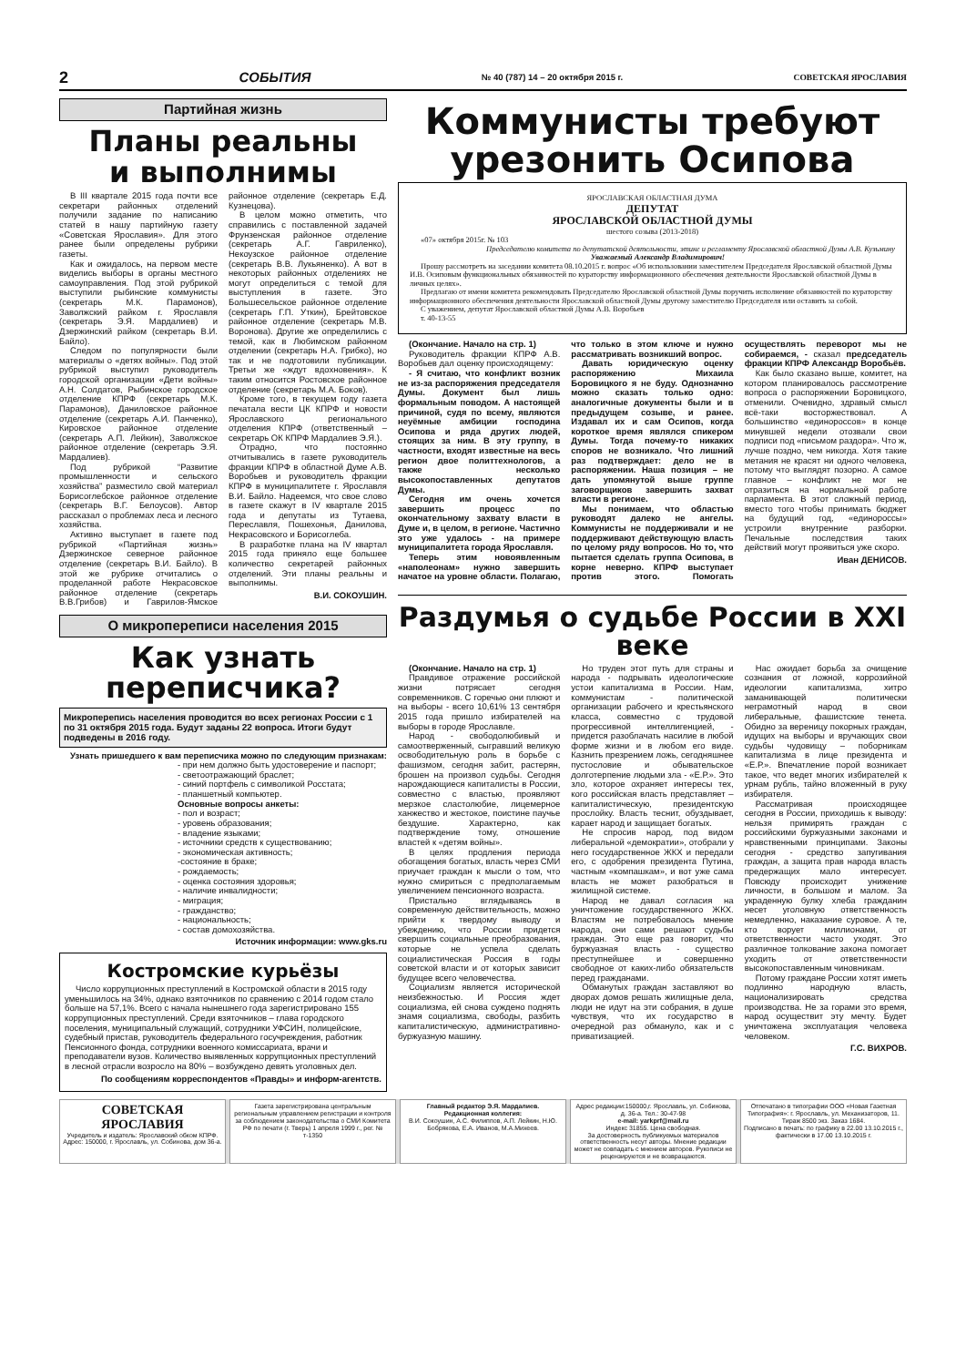2 СОБЫТИЯ № 40 (787) 14 – 20 октября 2015 г. СОВЕТСКАЯ ЯРОСЛАВИЯ
Партийная жизнь
Планы реальны
и выполнимы
В III квартале 2015 года почти все секретари районных отделений получили задание по написанию статей в нашу партийную газету «Советская Ярославия». Для этого ранее были определены рубрики газеты.
Как и ожидалось, на первом месте виделись выборы в органы местного самоуправления. Под этой рубрикой выступили рыбинские коммунисты (секретарь М.К. Парамонов), Заволжский райком г. Ярославля (секретарь Э.Я. Мардалиев) и Дзержинский райком (секретарь В.И. Байло).
Следом по популярности были материалы о «детях войны». Под этой рубрикой выступил руководитель городской организации «Дети войны» А.Н. Солдатов, Рыбинское городское отделение КПРФ (секретарь М.К. Парамонов), Даниловское районное отделение (секретарь А.И. Панченко), Кировское районное отделение (секретарь А.П. Лейкин), Заволжское районное отделение (секретарь Э.Я. Мардалиев).
Под рубрикой “Развитие промышленности и сельского хозяйства” разместило свой материал Борисоглебское районное отделение (секретарь В.Г. Белоусов). Автор рассказал о проблемах леса и лесного хозяйства.
Активно выступает в газете под рубрикой «Партийная жизнь» Дзержинское северное районное отделение (секретарь В.И. Байло). В этой же рубрике отчитались о проделанной работе Некрасовское районное отделение (секретарь В.В.Грибов) и Гаврилов-Ямское районное отделение (секретарь Е.Д. Кузнецова).
В целом можно отметить, что справились с поставленной задачей Фрунзенская районное отделение (секретарь А.Г. Гавриленко), Некоузское районное отделение (секретарь В.В. Лукьяненко). А вот в некоторых районных отделениях не могут определиться с темой для выступления в газете. Это Большесельское районное отделение (секретарь Г.П. Уткин), Брейтовское районное отделение (секретарь М.В. Воронова). Другие же определились с темой, как в Любимском районном отделении (секретарь Н.А. Грибко), но так и не подготовили публикации. Третьи же «ждут вдохновения». К таким относится Ростовское районное отделение (секретарь М.А. Боков).
Кроме того, в текущем году газета печатала вести ЦК КПРФ и новости Ярославского регионального отделения КПРФ (ответственный – секретарь ОК КПРФ Мардалиев Э.Я.).
Отрадно, что постоянно отчитывались в газете руководитель фракции КПРФ в областной Думе А.В. Воробьев и руководитель фракции КПРФ в муниципалитете г. Ярославля В.И. Байло. Надеемся, что свое слово в газете скажут в IV квартале 2015 года и депутаты из Тутаева, Переславля, Пошехонья, Данилова, Некрасовского и Борисоглеба.
В разработке плана на IV квартал 2015 года приняло еще большее количество секретарей районных отделений. Эти планы реальны и выполнимы.
В.И. СОКОУШИН.
О микропереписи населения 2015
Как узнать переписчика?
Микроперепись населения проводится во всех регионах России с 1 по 31 октября 2015 года. Будут заданы 22 вопроса. Итоги будут подведены в 2016 году.
Узнать пришедшего к вам переписчика можно по следующим признакам:
- при нем должно быть удостоверение и паспорт;
- светоотражающий браслет;
- синий портфель с символикой Росстата;
- планшетный компьютер.
Основные вопросы анкеты:
- пол и возраст;
- уровень образования;
- владение языками;
- источники средств к существованию;
- экономическая активность;
-состояние в браке;
- рождаемость;
- оценка состояния здоровья;
- наличие инвалидности;
- миграция;
- гражданство;
- национальность;
- состав домохозяйства.
Источник информации: www.gks.ru
Костромские курьёзы
Число коррупционных преступлений в Костромской области в 2015 году уменьшилось на 34%, однако взяточников по сравнению с 2014 годом стало больше на 57,1%. Всего с начала нынешнего года зарегистрировано 155 коррупционных преступлений. Среди взяточников – глава городского поселения, муниципальный служащий, сотрудники УФСИН, полицейские, судебный пристав, руководитель федерального госучреждения, работник Пенсионного фонда, сотрудники военного комиссариата, врачи и преподаватели вузов. Количество выявленных коррупционных преступлений в лесной отрасли возросло на 80% – возбуждено девять уголовных дел.
По сообщениям корреспондентов «Правды» и информ-агентств.
Коммунисты требуют урезонить Осипова
ЯРОСЛАВСКАЯ ОБЛАСТНАЯ ДУМА
ДЕПУТАТ
ЯРОСЛАВСКОЙ ОБЛАСТНОЙ ДУМЫ
шестого созыва (2013-2018)
«07» октября 2015г. № 103
Председателю комитета по депутатской деятельности, этике и регламенту Ярославской областной Думы А.В. Кузьмину
Уважаемый Александр Владимирович!
Прошу рассмотреть на заседании комитета 08.10.2015 г. вопрос «Об использовании заместителем Председателя Ярославской областной Думы И.В. Осиповым функциональных обязанностей по кураторству информационного обеспечения деятельности Ярославской областной Думы в личных целях».
Предлагаю от имени комитета рекомендовать Председателю Ярославской областной Думы поручить исполнение обязанностей по кураторству информационного обеспечения деятельности Ярославской областной Думы другому заместителю Председателя или оставить за собой.
С уважением, депутат Ярославской областной Думы А.В. Воробьев
т. 40-13-55
(Окончание. Начало на стр. 1)
Руководитель фракции КПРФ А.В. Воробьев дал оценку происходящему:
- Я считаю, что конфликт возник не из-за распоряжения председателя Думы. Документ был лишь формальным поводом. А настоящей причиной, судя по всему, являются неуёмные амбиции господина Осипова и ряда других людей, стоящих за ним. В эту группу, в частности, входят известные на весь регион двое политтехнологов, а также несколько высокопоставленных депутатов Думы.
Сегодня им очень хочется завершить процесс по окончательному захвату власти в Думе и, в целом, в регионе. Частично это уже удалось - на примере муниципалитета города Ярославля.
Теперь этим новоявленным «наполеонам» нужно завершить начатое на уровне области. Полагаю, что только в этом ключе и нужно рассматривать возникший вопрос.
Давать юридическую оценку распоряжению Михаила Боровицкого я не буду. Однозначно можно сказать только одно: аналогичные документы были и в предыдущем созыве, и ранее. Издавал их и сам Осипов, когда короткое время являлся спикером Думы. Тогда почему-то никаких споров не возникало. Что лишний раз подтверждает: дело не в распоряжении. Наша позиция – не дать упомянутой выше группе заговорщиков завершить захват власти в регионе.
Мы понимаем, что областью руководят далеко не ангелы. Коммунисты не поддерживали и не поддерживают действующую власть по целому ряду вопросов. Но то, что пытается сделать группа Осипова, в корне неверно. КПРФ выступает против этого. Помогать осуществлять переворот мы не собираемся, - сказал председатель фракции КПРФ Александр Воробьёв.
Как было сказано выше, комитет, на котором планировалось рассмотрение вопроса о распоряжении Боровицкого, отменили. Очевидно, здравый смысл всё-таки восторжествовал. А большинство «единороссов» в конце минувшей недели отозвали свои подписи под «письмом раздора». Что ж, лучше поздно, чем никогда. Хотя такие метания не красят ни одного человека, потому что выглядят позорно. А самое главное – конфликт не мог не отразиться на нормальной работе парламента. В этот сложный период, вместо того чтобы принимать бюджет на будущий год, «единороссы» устроили внутренние разборки. Печальные последствия таких действий могут проявиться уже скоро.
Иван ДЕНИСОВ.
Раздумья о судьбе России в XXI веке
(Окончание. Начало на стр. 1)
Правдивое отражение российской жизни потрясает сегодня современников. С горечью они плюют и на выборы - всего 10,61% 13 сентября 2015 года пришло избирателей на выборы в городе Ярославле.
Народ - свободолюбивый и самоотверженный, сыгравший великую освободительную роль в борьбе с фашизмом, сегодня забит, растерян, брошен на произвол судьбы. Сегодня нарождающиеся капиталисты в России, совместно с властью, проявляют мерзкое сластолюбие, лицемерное ханжество и жестокое, поистине паучье бездушие. Характерно, как подтверждение тому, отношение властей к «детям войны».
В целях продления периода обогащения богатых, власть через СМИ приучает граждан к мысли о том, что нужно смириться с предполагаемым увеличением пенсионного возраста.
Пристально вглядываясь в современную действительность, можно прийти к твердому выводу и убеждению, что России придется свершить социальные преобразования, которые не успела сделать социалистическая Россия в годы советской власти и от которых зависит будущее всего человечества.
Социализм является исторической неизбежностью. И Россия ждет социализма, ей снова суждено поднять знамя социализма, свободы, разбить капиталистическую, административно-буржуазную машину.
Но труден этот путь для страны и народа - подрывать идеологические устои капитализма в России. Нам, коммунистам - политической организации рабочего и крестьянского класса, совместно с трудовой прогрессивной интеллигенцией, - придется разоблачать насилие в любой форме жизни и в любом его виде. Казнить презрением ложь, сегодняшнее пустословие и обывательское долготерпение людьми зла - «Е.Р.». Это зло, которое охраняет интересы тех, кого российская власть представляет – капиталистическую, президентскую прослойку. Власть теснит, обуздывает, карает народ и защищает богатых.
Не спросив народ, под видом либеральной «демократии», отобрали у него государственное ЖКХ и передали его, с одобрения президента Путина, частным «компашкам», и вот уже сама власть не может разобраться в жилищной системе.
Народ не давал согласия на уничтожение государственного ЖКХ. Властям не потребовалось мнение народа, они сами решают судьбы граждан. Это еще раз говорит, что буржуазная власть - существо преступнейшее и совершенно свободное от каких-либо обязательств перед гражданами.
Обманутых граждан заставляют во дворах домов решать жилищные дела, люди не идут на эти собрания, в душе чувствуя, что их государство в очередной раз обмануло, как и с приватизацией.
Нас ожидает борьба за очищение сознания от ложной, коррозийной идеологии капитализма, хитро заманивающей политически неграмотный народ в свои либеральные, фашистские тенета. Обидно за вереницу покорных граждан, идущих на выборы и вручающих свои судьбы чудовищу – поборникам капитализма в лице президента и «Е.Р.». Впечатление порой возникает такое, что ведет многих избирателей к урнам рубль, тайно вложенный в руку избирателя.
Рассматривая происходящее сегодня в России, приходишь к выводу: нельзя примирять граждан с российскими буржуазными законами и нравственными принципами. Законы сегодня - средство запугивания граждан, а защита прав народа власть предержащих мало интересует. Повсюду происходит унижение личности, в большом и малом. За украденную булку хлеба гражданин несет уголовную ответственность немедленно, наказание суровое. А те, кто ворует миллионами, от ответственности часто уходят. Это различное толкование закона помогает уходить от ответственности высокопоставленным чиновникам.
Потому граждане России хотят иметь подлинно народную власть, национализировать средства производства. Не за горами это время, народ осуществит эту мечту. Будет уничтожена эксплуатация человека человеком.
Г.С. ВИХРОВ.
СОВЕТСКАЯ ЯРОСЛАВИЯ
Учредитель и издатель: Ярославский обком КПРФ.
Адрес: 150000, г. Ярославль, ул. Собинова, дом 36-а.
Газета зарегистрирована центральным региональным управлением регистрации и контроля за соблюдением законодательства о СМИ Комитета РФ по печати (г. Тверь) 1 апреля 1999 г., рег. № т-1350
Главный редактор Э.Я. Мардалиев.
Редакционная коллегия:
В.И. Сокоушин, А.С. Филиппов, А.П. Лейкин, Н.Ю. Бобрякова, Е.А. Иванов, М.А.Михеев.
Адрес редакции:150000,г. Ярославль, ул. Собинова, д. 36-а. Тел.: 30-47-98
e-mail: yarkprf@mail.ru
Индекс 31855. Цена свободная.
За достоверность публикуемых материалов ответственность несут авторы. Мнение редакции может не совпадать с мнением авторов. Рукописи не рецензируются и не возвращаются.
Отпечатано в типографии ООО «Новая Газетная Типография»: г. Ярославль, ул. Механизаторов, 11.
Тираж 8500 экз. Заказ 1684.
Подписано в печать: по графику в 22.00 13.10.2015 г., фактически в 17.00 13.10.2015 г.